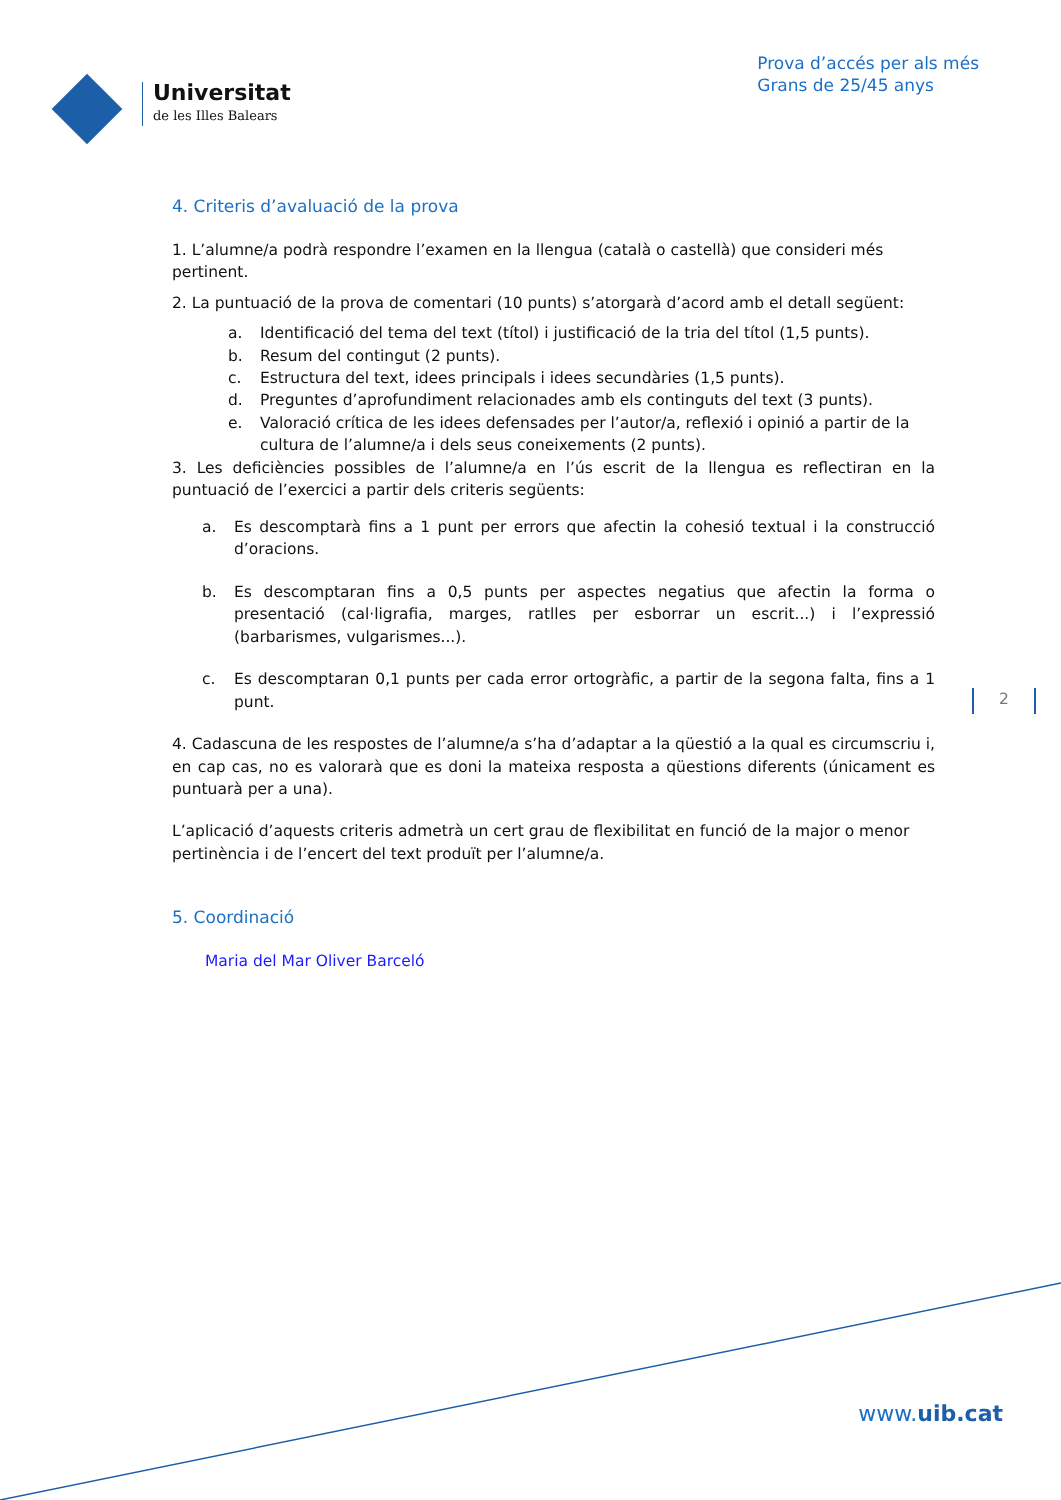Universitat
de les Illes Balears
Prova d’accés per als més
Grans de 25/45 anys
4. Criteris d’avaluació de la prova
1. L’alumne/a podrà respondre l’examen en la llengua (català o castellà) que consideri més pertinent.
2. La puntuació de la prova de comentari (10 punts) s’atorgarà d’acord amb el detall següent:
a. Identificació del tema del text (títol) i justificació de la tria del títol (1,5 punts).
b. Resum del contingut (2 punts).
c. Estructura del text, idees principals i idees secundàries (1,5 punts).
d. Preguntes d’aprofundiment relacionades amb els continguts del text (3 punts).
e. Valoració crítica de les idees defensades per l’autor/a, reflexió i opinió a partir de la cultura de l’alumne/a i dels seus coneixements (2 punts).
3. Les deficiències possibles de l’alumne/a en l’ús escrit de la llengua es reflectiran en la puntuació de l’exercici a partir dels criteris següents:
a. Es descomptarà fins a 1 punt per errors que afectin la cohesió textual i la construcció d’oracions.
b. Es descomptaran fins a 0,5 punts per aspectes negatius que afectin la forma o presentació (cal·ligrafia, marges, ratlles per esborrar un escrit...) i l’expressió (barbarismes, vulgarismes...).
c. Es descomptaran 0,1 punts per cada error ortogràfic, a partir de la segona falta, fins a 1 punt.
4. Cadascuna de les respostes de l’alumne/a s’ha d’adaptar a la qüestió a la qual es circumscriu i, en cap cas, no es valorarà que es doni la mateixa resposta a qüestions diferents (únicament es puntuarà per a una).
L’aplicació d’aquests criteris admetrà un cert grau de flexibilitat en funció de la major o menor pertinència i de l’encert del text produït per l’alumne/a.
5. Coordinació
Maria del Mar Oliver Barceló
2
www.uib.cat